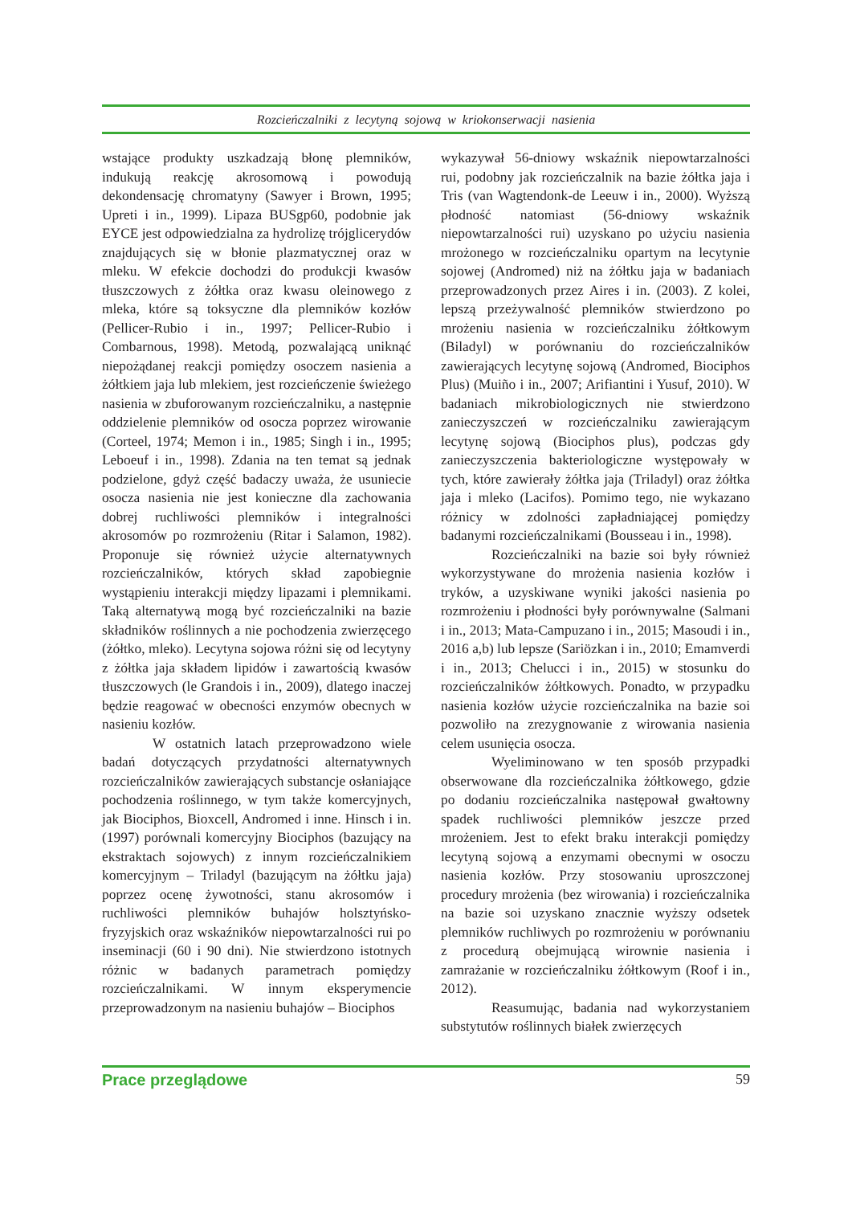Rozcieńczalniki z lecytyną sojową w kriokonserwacji nasienia
wstające produkty uszkadzają błonę plemników, indukują reakcję akrosomową i powodują dekondensację chromatyny (Sawyer i Brown, 1995; Upreti i in., 1999). Lipaza BUSgp60, podobnie jak EYCE jest odpowiedzialna za hydrolizę trójglicerydów znajdujących się w błonie plazmatycznej oraz w mleku. W efekcie dochodzi do produkcji kwasów tłuszczowych z żółtka oraz kwasu oleinowego z mleka, które są toksyczne dla plemników kozłów (Pellicer-Rubio i in., 1997; Pellicer-Rubio i Combarnous, 1998). Metodą, pozwalającą uniknąć niepożądanej reakcji pomiędzy osoczem nasienia a żółtkiem jaja lub mlekiem, jest rozcieńczenie świeżego nasienia w zbuforowanym rozcieńczalniku, a następnie oddzielenie plemników od osocza poprzez wirowanie (Corteel, 1974; Memon i in., 1985; Singh i in., 1995; Leboeuf i in., 1998). Zdania na ten temat są jednak podzielone, gdyż część badaczy uważa, że usuniecie osocza nasienia nie jest konieczne dla zachowania dobrej ruchliwości plemników i integralności akrosomów po rozmrożeniu (Ritar i Salamon, 1982). Proponuje się również użycie alternatywnych rozcieńczalników, których skład zapobiegnie wystąpieniu interakcji między lipazami i plemnikami. Taką alternatywą mogą być rozcieńczalniki na bazie składników roślinnych a nie pochodzenia zwierzęcego (żółtko, mleko). Lecytyna sojowa różni się od lecytyny z żółtka jaja składem lipidów i zawartością kwasów tłuszczowych (le Grandois i in., 2009), dlatego inaczej będzie reagować w obecności enzymów obecnych w nasieniu kozłów.
W ostatnich latach przeprowadzono wiele badań dotyczących przydatności alternatywnych rozcieńczalników zawierających substancje osłaniające pochodzenia roślinnego, w tym także komercyjnych, jak Biociphos, Bioxcell, Andromed i inne. Hinsch i in. (1997) porównali komercyjny Biociphos (bazujący na ekstraktach sojowych) z innym rozcieńczalnikiem komercyjnym – Triladyl (bazującym na żółtku jaja) poprzez ocenę żywotności, stanu akrosomów i ruchliwości plemników buhajów holsztyńsko-fryzyjskich oraz wskaźników niepowtarzalności rui po inseminacji (60 i 90 dni). Nie stwierdzono istotnych różnic w badanych parametrach pomiędzy rozcieńczalnikami. W innym eksperymencie przeprowadzonym na nasieniu buhajów – Biociphos
wykazywał 56-dniowy wskaźnik niepowtarzalności rui, podobny jak rozcieńczalnik na bazie żółtka jaja i Tris (van Wagtendonk-de Leeuw i in., 2000). Wyższą płodność natomiast (56-dniowy wskaźnik niepowtarzalności rui) uzyskano po użyciu nasienia mrożonego w rozcieńczalniku opartym na lecytynie sojowej (Andromed) niż na żółtku jaja w badaniach przeprowadzonych przez Aires i in. (2003). Z kolei, lepszą przeżywalność plemników stwierdzono po mrożeniu nasienia w rozcieńczalniku żółtkowym (Biladyl) w porównaniu do rozcieńczalników zawierających lecytynę sojową (Andromed, Biociphos Plus) (Muiño i in., 2007; Arifiantini i Yusuf, 2010). W badaniach mikrobiologicznych nie stwierdzono zanieczyszczeń w rozcieńczalniku zawierającym lecytynę sojową (Biociphos plus), podczas gdy zanieczyszczenia bakteriologiczne występowały w tych, które zawierały żółtka jaja (Triladyl) oraz żółtka jaja i mleko (Lacifos). Pomimo tego, nie wykazano różnicy w zdolności zapładniającej pomiędzy badanymi rozcieńczalnikami (Bousseau i in., 1998).
Rozcieńczalniki na bazie soi były również wykorzystywane do mrożenia nasienia kozłów i tryków, a uzyskiwane wyniki jakości nasienia po rozmrożeniu i płodności były porównywalne (Salmani i in., 2013; Mata-Campuzano i in., 2015; Masoudi i in., 2016 a,b) lub lepsze (Sariözkan i in., 2010; Emamverdi i in., 2013; Chelucci i in., 2015) w stosunku do rozcieńczalników żółtkowych. Ponadto, w przypadku nasienia kozłów użycie rozcieńczalnika na bazie soi pozwoliło na zrezygnowanie z wirowania nasienia celem usunięcia osocza.
Wyeliminowano w ten sposób przypadki obserwowane dla rozcieńczalnika żółtkowego, gdzie po dodaniu rozcieńczalnika następował gwałtowny spadek ruchliwości plemników jeszcze przed mrożeniem. Jest to efekt braku interakcji pomiędzy lecytyną sojową a enzymami obecnymi w osoczu nasienia kozłów. Przy stosowaniu uproszczonej procedury mrożenia (bez wirowania) i rozcieńczalnika na bazie soi uzyskano znacznie wyższy odsetek plemników ruchliwych po rozmrożeniu w porównaniu z procedurą obejmującą wirownie nasienia i zamrażanie w rozcieńczalniku żółtkowym (Roof i in., 2012).
Reasumując, badania nad wykorzystaniem substytutów roślinnych białek zwierzęcych
Prace przeglądowe 59